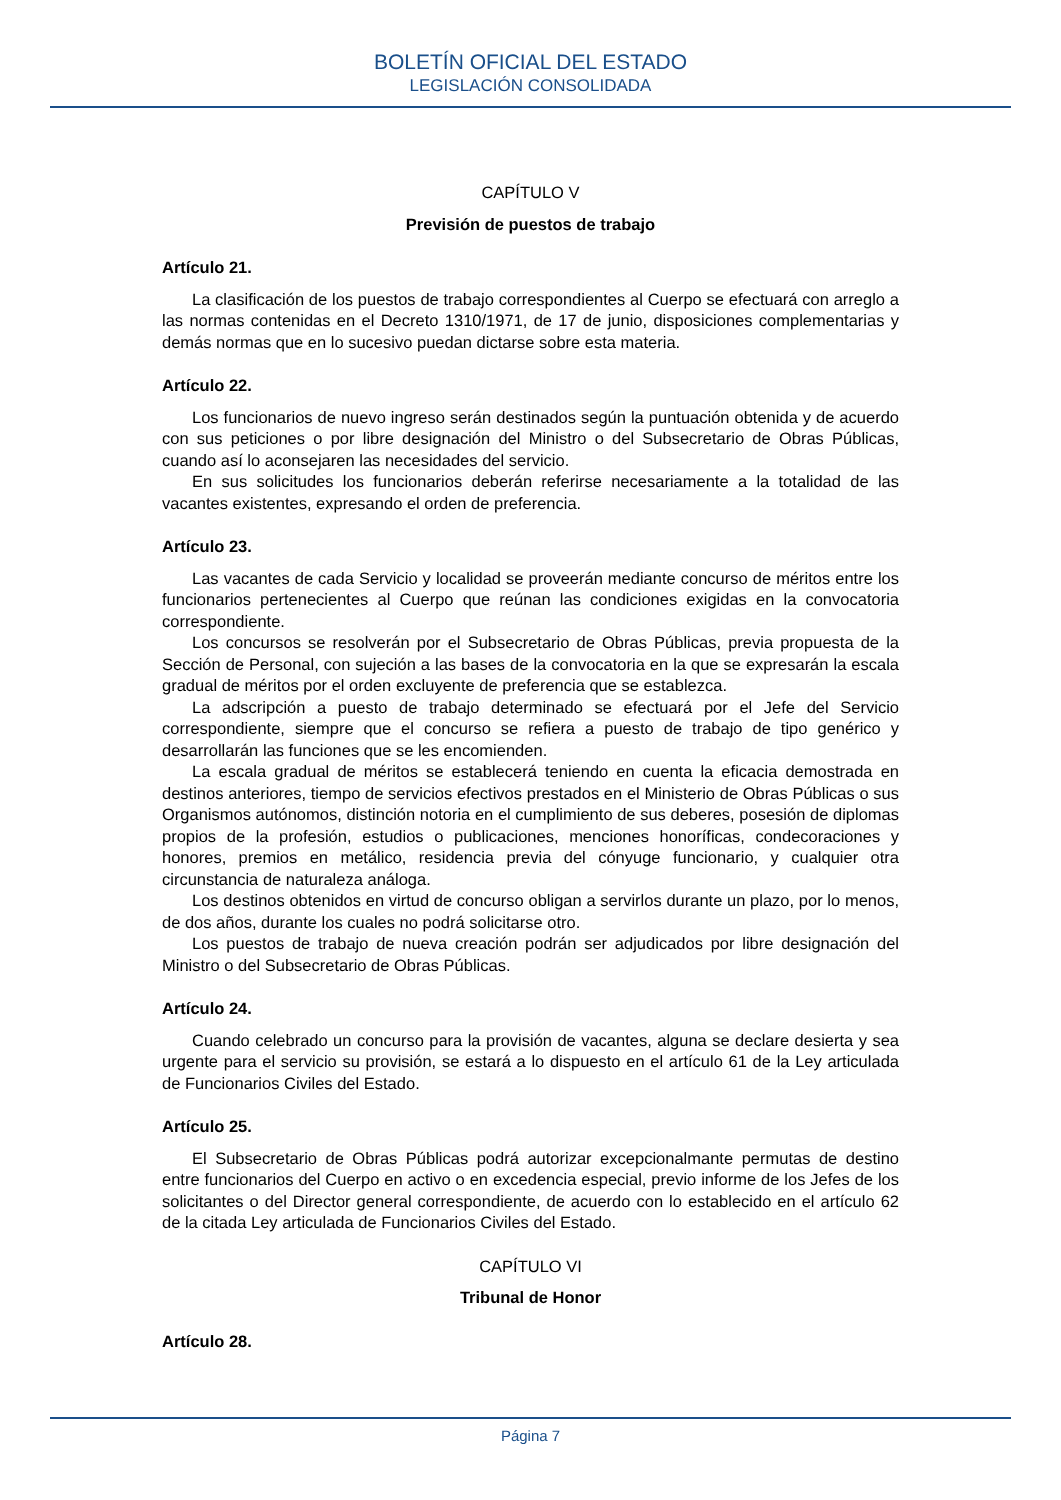BOLETÍN OFICIAL DEL ESTADO
LEGISLACIÓN CONSOLIDADA
CAPÍTULO V
Previsión de puestos de trabajo
Artículo 21.
La clasificación de los puestos de trabajo correspondientes al Cuerpo se efectuará con arreglo a las normas contenidas en el Decreto 1310/1971, de 17 de junio, disposiciones complementarias y demás normas que en lo sucesivo puedan dictarse sobre esta materia.
Artículo 22.
Los funcionarios de nuevo ingreso serán destinados según la puntuación obtenida y de acuerdo con sus peticiones o por libre designación del Ministro o del Subsecretario de Obras Públicas, cuando así lo aconsejaren las necesidades del servicio.
En sus solicitudes los funcionarios deberán referirse necesariamente a la totalidad de las vacantes existentes, expresando el orden de preferencia.
Artículo 23.
Las vacantes de cada Servicio y localidad se proveerán mediante concurso de méritos entre los funcionarios pertenecientes al Cuerpo que reúnan las condiciones exigidas en la convocatoria correspondiente.
Los concursos se resolverán por el Subsecretario de Obras Públicas, previa propuesta de la Sección de Personal, con sujeción a las bases de la convocatoria en la que se expresarán la escala gradual de méritos por el orden excluyente de preferencia que se establezca.
La adscripción a puesto de trabajo determinado se efectuará por el Jefe del Servicio correspondiente, siempre que el concurso se refiera a puesto de trabajo de tipo genérico y desarrollarán las funciones que se les encomienden.
La escala gradual de méritos se establecerá teniendo en cuenta la eficacia demostrada en destinos anteriores, tiempo de servicios efectivos prestados en el Ministerio de Obras Públicas o sus Organismos autónomos, distinción notoria en el cumplimiento de sus deberes, posesión de diplomas propios de la profesión, estudios o publicaciones, menciones honoríficas, condecoraciones y honores, premios en metálico, residencia previa del cónyuge funcionario, y cualquier otra circunstancia de naturaleza análoga.
Los destinos obtenidos en virtud de concurso obligan a servirlos durante un plazo, por lo menos, de dos años, durante los cuales no podrá solicitarse otro.
Los puestos de trabajo de nueva creación podrán ser adjudicados por libre designación del Ministro o del Subsecretario de Obras Públicas.
Artículo 24.
Cuando celebrado un concurso para la provisión de vacantes, alguna se declare desierta y sea urgente para el servicio su provisión, se estará a lo dispuesto en el artículo 61 de la Ley articulada de Funcionarios Civiles del Estado.
Artículo 25.
El Subsecretario de Obras Públicas podrá autorizar excepcionalmante permutas de destino entre funcionarios del Cuerpo en activo o en excedencia especial, previo informe de los Jefes de los solicitantes o del Director general correspondiente, de acuerdo con lo establecido en el artículo 62 de la citada Ley articulada de Funcionarios Civiles del Estado.
CAPÍTULO VI
Tribunal de Honor
Artículo 28.
Página 7